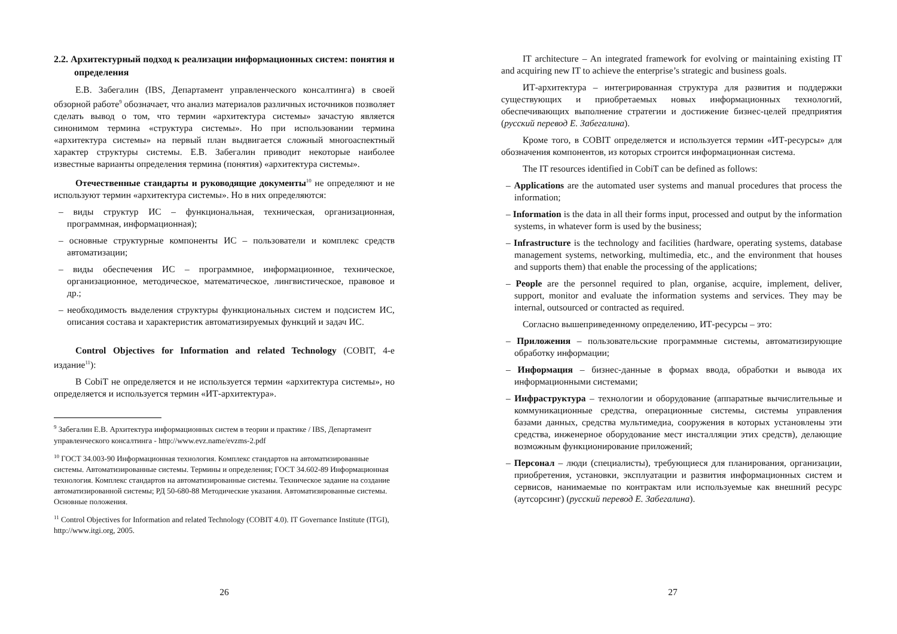2.2. Архитектурный подход к реализации информационных систем: понятия и определения
Е.В. Забегалин (IBS, Департамент управленческого консалтинга) в своей обзорной работе<sup>9</sup> обозначает, что анализ материалов различных источников позволяет сделать вывод о том, что термин «архитектура системы» зачастую является синонимом термина «структура системы». Но при использовании термина «архитектура системы» на первый план выдвигается сложный многоаспектный характер структуры системы. Е.В. Забегалин приводит некоторые наиболее известные варианты определения термина (понятия) «архитектура системы».
Отечественные стандарты и руководящие документы<sup>10</sup> не определяют и не используют термин «архитектура системы». Но в них определяются:
– виды структур ИС – функциональная, техническая, организационная, программная, информационная);
– основные структурные компоненты ИС – пользователи и комплекс средств автоматизации;
– виды обеспечения ИС – программное, информационное, техническое, организационное, методическое, математическое, лингвистическое, правовое и др.;
– необходимость выделения структуры функциональных систем и подсистем ИС, описания состава и характеристик автоматизируемых функций и задач ИС.
Control Objectives for Information and related Technology (COBIT, 4-е издание<sup>11</sup>):
В CobiT не определяется и не используется термин «архитектура системы», но определяется и используется термин «ИТ-архитектура».
<sup>9</sup> Забегалин Е.В. Архитектура информационных систем в теории и практике / IBS, Департамент управленческого консалтинга - http://www.evz.name/evzms-2.pdf
<sup>10</sup> ГОСТ 34.003-90 Информационная технология. Комплекс стандартов на автоматизированные системы. Автоматизированные системы. Термины и определения; ГОСТ 34.602-89 Информационная технология. Комплекс стандартов на автоматизированные системы. Техническое задание на создание автоматизированной системы; РД 50-680-88 Методические указания. Автоматизированные системы. Основные положения.
<sup>11</sup> Control Objectives for Information and related Technology (COBIT 4.0). IT Governance Institute (ITGI), http://www.itgi.org, 2005.
26
IT architecture – An integrated framework for evolving or maintaining existing IT and acquiring new IT to achieve the enterprise’s strategic and business goals.
ИТ-архитектура – интегрированная структура для развития и поддержки существующих и приобретаемых новых информационных технологий, обеспечивающих выполнение стратегии и достижение бизнес-целей предприятия (русский перевод Е. Забегалина).
Кроме того, в COBIT определяется и используется термин «ИТ-ресурсы» для обозначения компонентов, из которых строится информационная система.
The IT resources identified in CobiT can be defined as follows:
– Applications are the automated user systems and manual procedures that process the information;
– Information is the data in all their forms input, processed and output by the information systems, in whatever form is used by the business;
– Infrastructure is the technology and facilities (hardware, operating systems, database management systems, networking, multimedia, etc., and the environment that houses and supports them) that enable the processing of the applications;
– People are the personnel required to plan, organise, acquire, implement, deliver, support, monitor and evaluate the information systems and services. They may be internal, outsourced or contracted as required.
Согласно вышеприведенному определению, ИТ-ресурсы – это:
– Приложения – пользовательские программные системы, автоматизирующие обработку информации;
– Информация – бизнес-данные в формах ввода, обработки и вывода их информационными системами;
– Инфраструктура – технологии и оборудование (аппаратные вычислительные и коммуникационные средства, операционные системы, системы управления базами данных, средства мультимедиа, сооружения в которых установлены эти средства, инженерное оборудование мест инсталляции этих средств), делающие возможным функционирование приложений;
– Персонал – люди (специалисты), требующиеся для планирования, организации, приобретения, установки, эксплуатации и развития информационных систем и сервисов, нанимаемые по контрактам или используемые как внешний ресурс (аутсорсинг) (русский перевод Е. Забегалина).
27